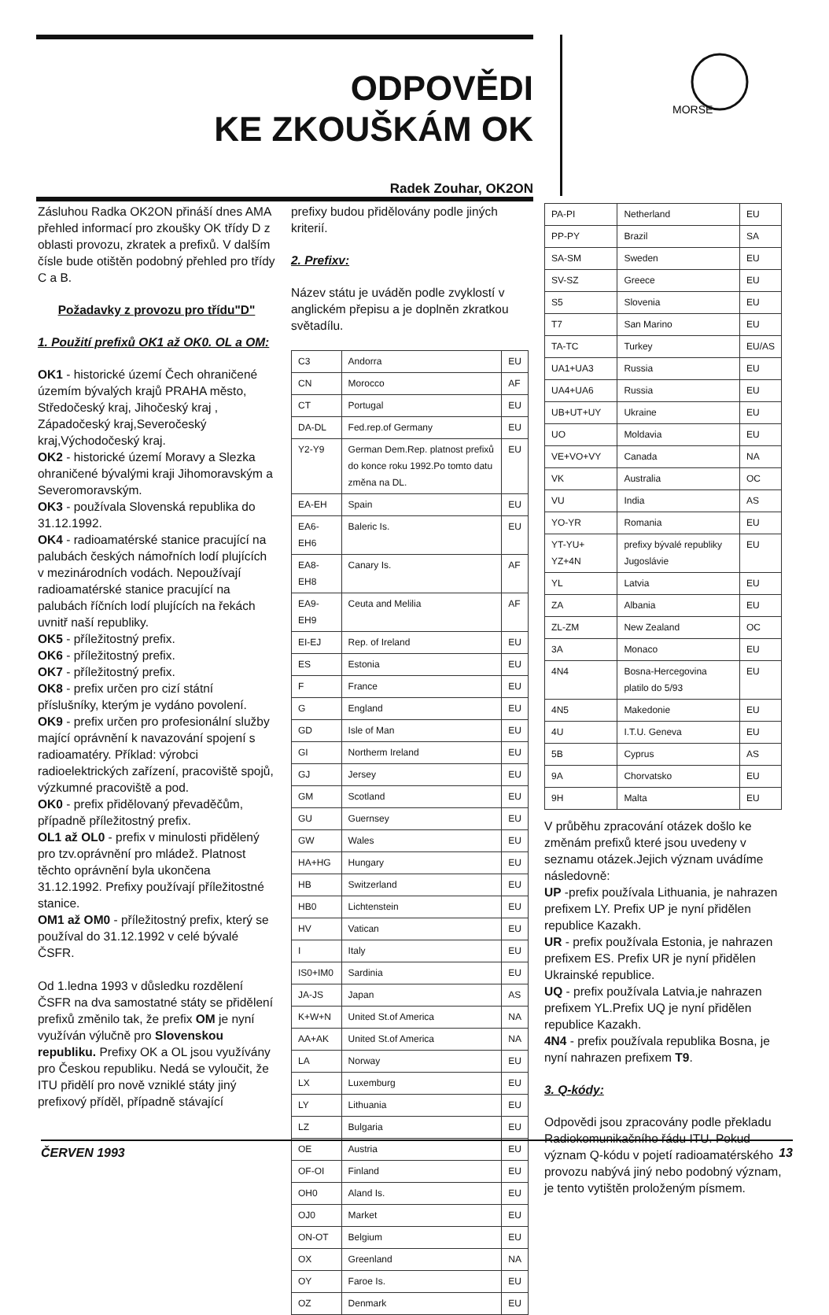ODPOVĚDI
KE ZKOUŠKÁM OK
Radek Zouhar, OK2ON
MORSE
Zásluhou Radka OK2ON přináší dnes AMA přehled informací pro zkoušky OK třídy D z oblasti provozu, zkratek a prefixů. V dalším čísle bude otištěn podobný přehled pro třídy C a B.
Požadavky z provozu pro třídu"D"
1. Použití prefixů OK1 až OK0. OL a OM:
OK1 - historické území Čech ohraničené územím bývalých krajů PRAHA město, Středočeský kraj, Jihočeský kraj , Západočeský kraj,Severočeský kraj,Východočeský kraj.
OK2 - historické území Moravy a Slezka ohraničené bývalými kraji Jihomoravským a Severomoravským.
OK3 - používala Slovenská republika do 31.12.1992.
OK4 - radioamatérské stanice pracující na palubách českých námořních lodí plujících v mezinárodních vodách. Nepoužívají radioamatérské stanice pracující na palubách říčních lodí plujících na řekách uvnitř naší republiky.
OK5 - příležitostný prefix.
OK6 - příležitostný prefix.
OK7 - příležitostný prefix.
OK8 - prefix určen pro cizí státní příslušníky, kterým je vydáno povolení.
OK9 - prefix určen pro profesionální služby mající oprávnění k navazování spojení s radioamatéry. Příklad: výrobci radioelektrických zařízení, pracoviště spojů, výzkumné pracoviště a pod.
OK0 - prefix přidělovaný převaděčům, případně příležitostný prefix.
OL1 až OL0 - prefix v minulosti přidělený pro tzv.oprávnění pro mládež. Platnost těchto oprávnění byla ukončena 31.12.1992. Prefixy používají příležitostné stanice.
OM1 až OM0 - příležitostný prefix, který se používal do 31.12.1992 v celé bývalé ČSFR.
Od 1.ledna 1993 v důsledku rozdělení ČSFR na dva samostatné státy se přidělení prefixů změnilo tak, že prefix OM je nyní využíván výlučně pro Slovenskou republiku. Prefixy OK a OL jsou využívány pro Českou republiku. Nedá se vyloučit, že ITU přidělí pro nově vzniklé státy jiný prefixový příděl, případně stávající
prefixy budou přidělovány podle jiných kriterií.
2. Prefixv:
Název státu je uváděn podle zvyklostí v anglickém přepisu a je doplněn zkratkou světadílu.
| C3 | Andorra | EU |
| CN | Morocco | AF |
| CT | Portugal | EU |
| DA-DL | Fed.rep.of Germany | EU |
| Y2-Y9 | German Dem.Rep. platnost prefixů do konce roku 1992.Po tomto datu změna na DL. | EU |
| EA-EH | Spain | EU |
| EA6-EH6 | Baleric Is. | EU |
| EA8-EH8 | Canary Is. | AF |
| EA9-EH9 | Ceuta and Melilia | AF |
| EI-EJ | Rep. of Ireland | EU |
| ES | Estonia | EU |
| F | France | EU |
| G | England | EU |
| GD | Isle of Man | EU |
| GI | Northerm Ireland | EU |
| GJ | Jersey | EU |
| GM | Scotland | EU |
| GU | Guernsey | EU |
| GW | Wales | EU |
| HA+HG | Hungary | EU |
| HB | Switzerland | EU |
| HB0 | Lichtenstein | EU |
| HV | Vatican | EU |
| I | Italy | EU |
| IS0+IM0 | Sardinia | EU |
| JA-JS | Japan | AS |
| K+W+N | United St.of America | NA |
| AA+AK | United St.of America | NA |
| LA | Norway | EU |
| LX | Luxemburg | EU |
| LY | Lithuania | EU |
| LZ | Bulgaria | EU |
| OE | Austria | EU |
| OF-OI | Finland | EU |
| OH0 | Aland Is. | EU |
| OJ0 | Market | EU |
| ON-OT | Belgium | EU |
| OX | Greenland | NA |
| OY | Faroe Is. | EU |
| OZ | Denmark | EU |
| PA-PI | Netherland | EU |
| PP-PY | Brazil | SA |
| SA-SM | Sweden | EU |
| SV-SZ | Greece | EU |
| S5 | Slovenia | EU |
| T7 | San Marino | EU |
| TA-TC | Turkey | EU/AS |
| UA1+UA3 | Russia | EU |
| UA4+UA6 | Russia | EU |
| UB+UT+UY | Ukraine | EU |
| UO | Moldavia | EU |
| VE+VO+VY | Canada | NA |
| VK | Australia | OC |
| VU | India | AS |
| YO-YR | Romania | EU |
| YT-YU+ YZ+4N | prefixy bývalé republiky Jugoslávie | EU |
| YL | Latvia | EU |
| ZA | Albania | EU |
| ZL-ZM | New Zealand | OC |
| 3A | Monaco | EU |
| 4N4 | Bosna-Hercegovina platilo do 5/93 | EU |
| 4N5 | Makedonie | EU |
| 4U | I.T.U. Geneva | EU |
| 5B | Cyprus | AS |
| 9A | Chorvatsko | EU |
| 9H | Malta | EU |
V průběhu zpracování otázek došlo ke změnám prefixů které jsou uvedeny v seznamu otázek.Jejich význam uvádíme následovně:
UP -prefix používala Lithuania, je nahrazen prefixem LY. Prefix UP je nyní přidělen republice Kazakh.
UR - prefix používala Estonia, je nahrazen prefixem ES. Prefix UR je nyní přidělen Ukrainské republice.
UQ - prefix používala Latvia,je nahrazen prefixem YL.Prefix UQ je nyní přidělen republice Kazakh.
4N4 - prefix používala republika Bosna, je nyní nahrazen prefixem T9.
3. Q-kódy:
Odpovědi jsou zpracovány podle překladu Radiokomunikačního řádu ITU. Pokud význam Q-kódu v pojetí radioamatérského provozu nabývá jiný nebo podobný význam, je tento vytištěn proloženým písmem.
ČERVEN 1993 13